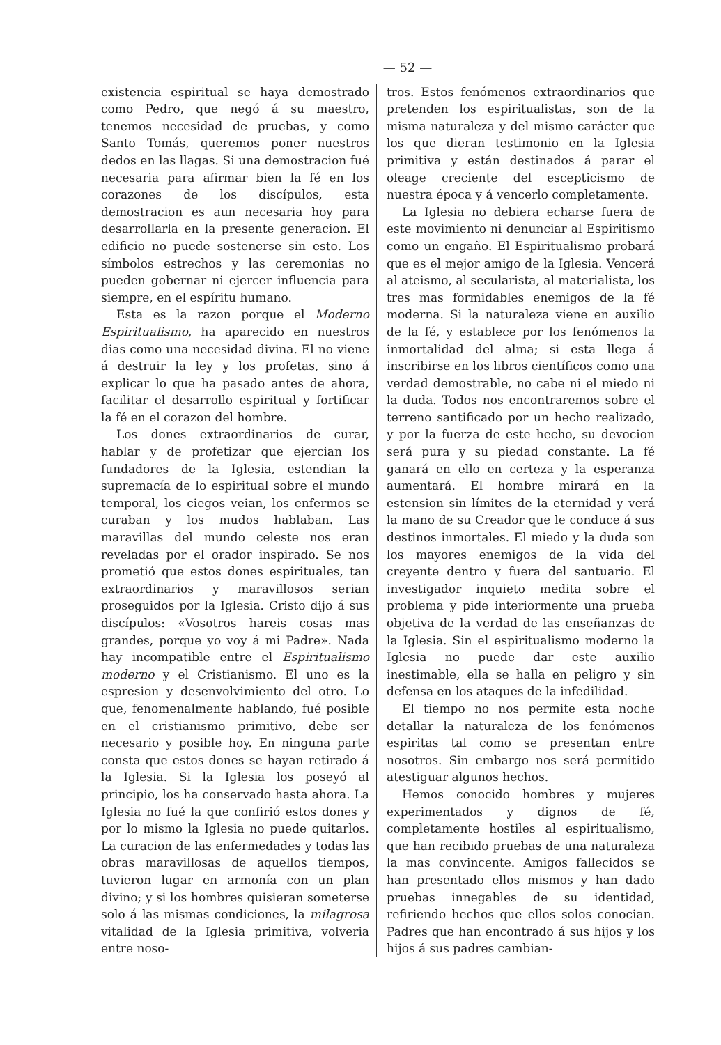— 52 —
existencia espiritual se haya demostrado como Pedro, que negó á su maestro, tenemos necesidad de pruebas, y como Santo Tomás, queremos poner nuestros dedos en las llagas. Si una demostracion fué necesaria para afirmar bien la fé en los corazones de los discípulos, esta demostracion es aun necesaria hoy para desarrollarla en la presente generacion. El edificio no puede sostenerse sin esto. Los símbolos estrechos y las ceremonias no pueden gobernar ni ejercer influencia para siempre, en el espíritu humano.
Esta es la razon porque el Moderno Espiritualismo, ha aparecido en nuestros dias como una necesidad divina. El no viene á destruir la ley y los profetas, sino á explicar lo que ha pasado antes de ahora, facilitar el desarrollo espiritual y fortificar la fé en el corazon del hombre.
Los dones extraordinarios de curar, hablar y de profetizar que ejercian los fundadores de la Iglesia, estendian la supremacía de lo espiritual sobre el mundo temporal, los ciegos veian, los enfermos se curaban y los mudos hablaban. Las maravillas del mundo celeste nos eran reveladas por el orador inspirado. Se nos prometió que estos dones espirituales, tan extraordinarios y maravillosos serian proseguidos por la Iglesia. Cristo dijo á sus discípulos: «Vosotros hareis cosas mas grandes, porque yo voy á mi Padre». Nada hay incompatible entre el Espiritualismo moderno y el Cristianismo. El uno es la espresion y desenvolvimiento del otro. Lo que, fenomenalmente hablando, fué posible en el cristianismo primitivo, debe ser necesario y posible hoy. En ninguna parte consta que estos dones se hayan retirado á la Iglesia. Si la Iglesia los poseyó al principio, los ha conservado hasta ahora. La Iglesia no fué la que confirió estos dones y por lo mismo la Iglesia no puede quitarlos. La curacion de las enfermedades y todas las obras maravillosas de aquellos tiempos, tuvieron lugar en armonía con un plan divino; y si los hombres quisieran someterse solo á las mismas condiciones, la milagrosa vitalidad de la Iglesia primitiva, volveria entre noso-
tros. Estos fenómenos extraordinarios que pretenden los espiritualistas, son de la misma naturaleza y del mismo carácter que los que dieran testimonio en la Iglesia primitiva y están destinados á parar el oleage creciente del escepticismo de nuestra época y á vencerlo completamente.
La Iglesia no debiera echarse fuera de este movimiento ni denunciar al Espiritismo como un engaño. El Espiritualismo probará que es el mejor amigo de la Iglesia. Vencerá al ateismo, al secularista, al materialista, los tres mas formidables enemigos de la fé moderna. Si la naturaleza viene en auxilio de la fé, y establece por los fenómenos la inmortalidad del alma; si esta llega á inscribirse en los libros científicos como una verdad demostrable, no cabe ni el miedo ni la duda. Todos nos encontraremos sobre el terreno santificado por un hecho realizado, y por la fuerza de este hecho, su devocion será pura y su piedad constante. La fé ganará en ello en certeza y la esperanza aumentará. El hombre mirará en la estension sin límites de la eternidad y verá la mano de su Creador que le conduce á sus destinos inmortales. El miedo y la duda son los mayores enemigos de la vida del creyente dentro y fuera del santuario. El investigador inquieto medita sobre el problema y pide interiormente una prueba objetiva de la verdad de las enseñanzas de la Iglesia. Sin el espiritualismo moderno la Iglesia no puede dar este auxilio inestimable, ella se halla en peligro y sin defensa en los ataques de la infedilidad.
El tiempo no nos permite esta noche detallar la naturaleza de los fenómenos espiritas tal como se presentan entre nosotros. Sin embargo nos será permitido atestiguar algunos hechos.
Hemos conocido hombres y mujeres experimentados y dignos de fé, completamente hostiles al espiritualismo, que han recibido pruebas de una naturaleza la mas convincente. Amigos fallecidos se han presentado ellos mismos y han dado pruebas innegables de su identidad, refiriendo hechos que ellos solos conocian. Padres que han encontrado á sus hijos y los hijos á sus padres cambian-